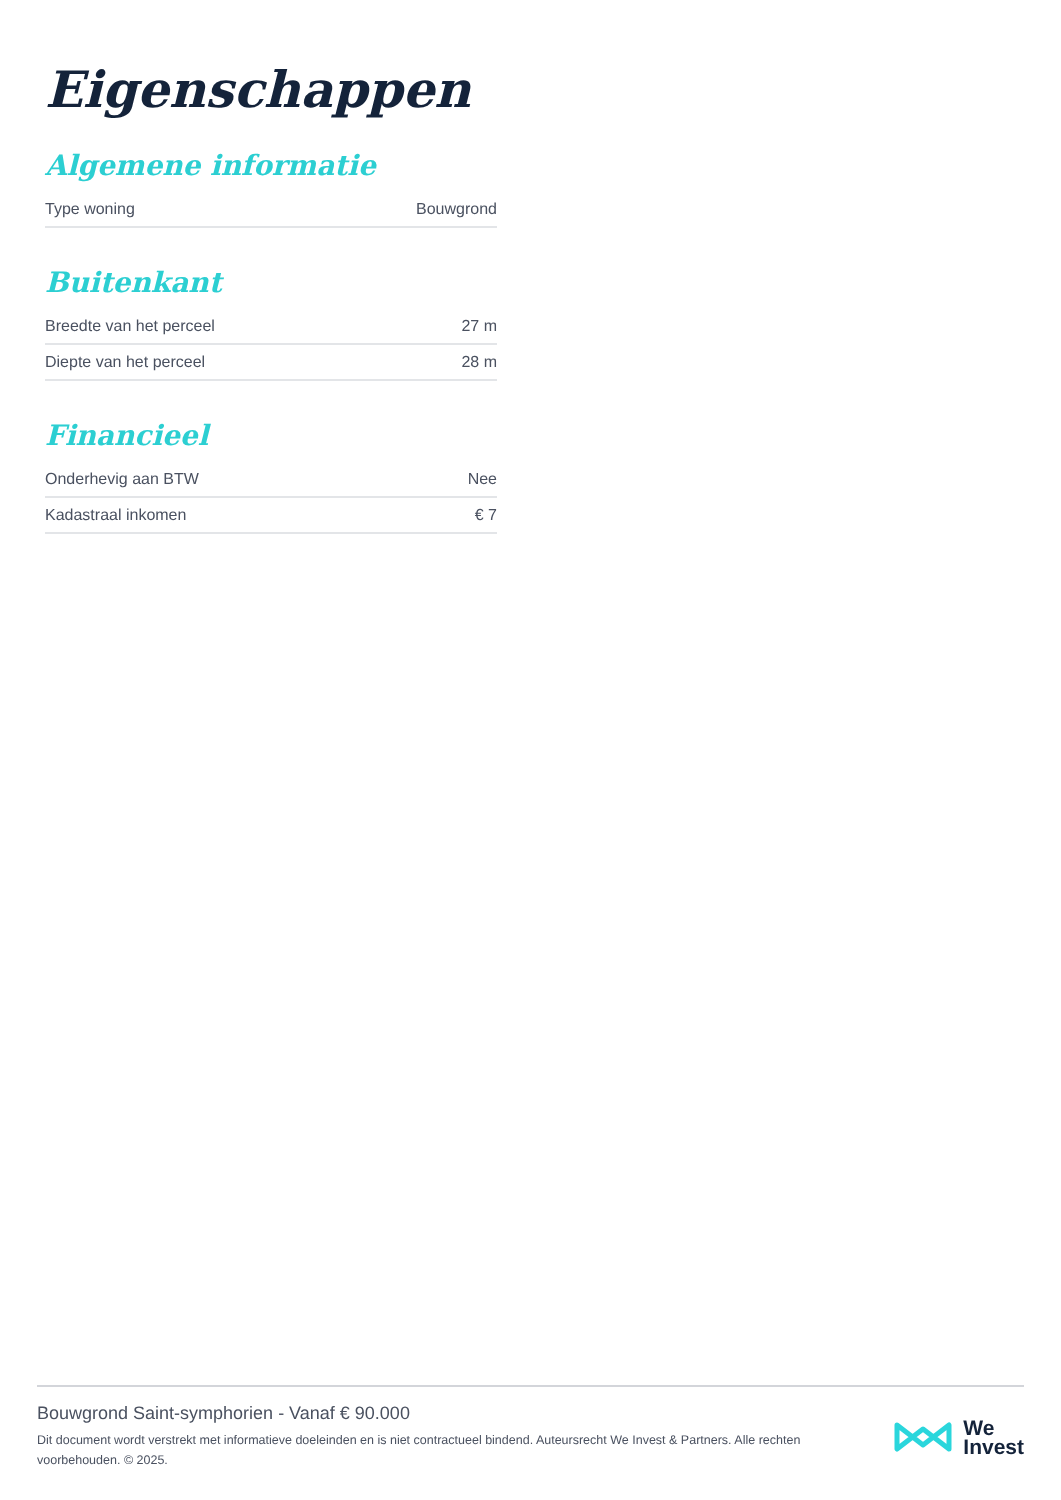Eigenschappen
Algemene informatie
| Type woning | Bouwgrond |
Buitenkant
| Breedte van het perceel | 27 m |
| Diepte van het perceel | 28 m |
Financieel
| Onderhevig aan BTW | Nee |
| Kadastraal inkomen | € 7 |
Bouwgrond Saint-symphorien - Vanaf € 90.000
Dit document wordt verstrekt met informatieve doeleinden en is niet contractueel bindend. Auteursrecht We Invest & Partners. Alle rechten voorbehouden. © 2025.
We
Invest